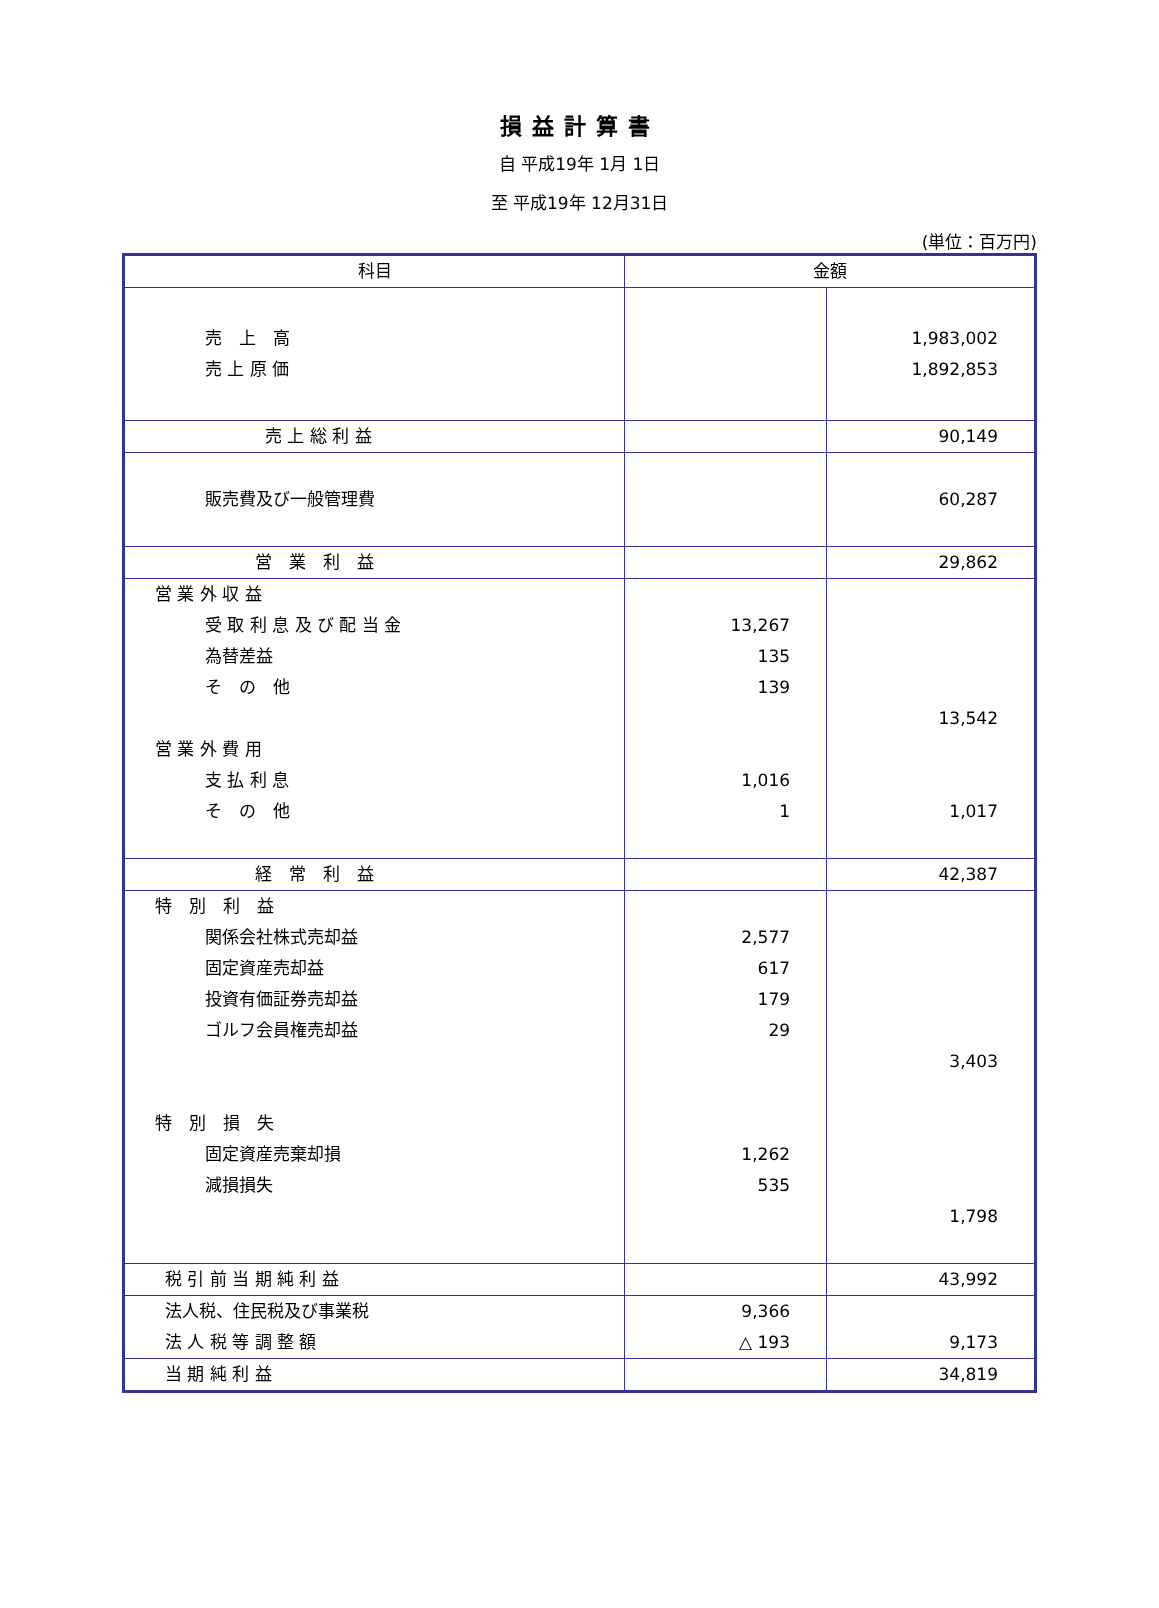損益計算書
自 平成19年 1月 1日
至 平成19年 12月31日
(単位：百万円)
| 科目 | 金額 | |
| --- | --- | --- |
| 売 上 高 売 上 原 価 | | 1,983,002 1,892,853 |
| 売 上 総 利 益 | | 90,149 |
| 販売費及び一般管理費 | | 60,287 |
| 営 業 利 益 | | 29,862 |
| 営 業 外 収 益 受 取 利 息 及 び 配 当 金 為替差益 そ の 他 営 業 外 費 用 支 払 利 息 そ の 他 | 13,267 135 139 1,016 1 | 13,542 1,017 |
| 経 常 利 益 | | 42,387 |
| 特 別 利 益 関係会社株式売却益 固定資産売却益 投資有価証券売却益 ゴルフ会員権売却益 特 別 損 失 固定資産売棄却損 減損損失 | 2,577 617 179 29 1,262 535 | 3,403 1,798 |
| 税 引 前 当 期 純 利 益 | | 43,992 |
| 法人税、住民税及び事業税 法 人 税 等 調 整 額 | 9,366 △ 193 | 9,173 |
| 当 期 純 利 益 | | 34,819 |